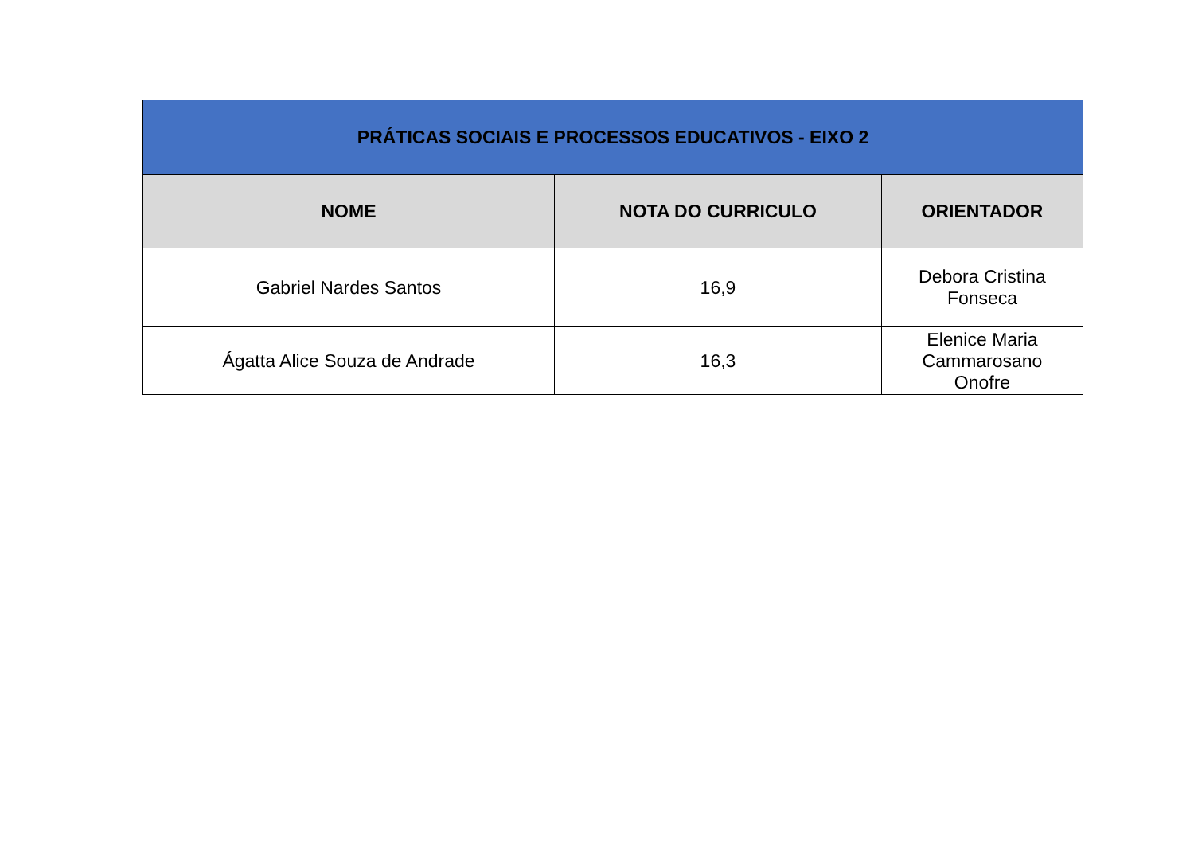| PRÁTICAS SOCIAIS E PROCESSOS EDUCATIVOS - EIXO 2 | | |
| NOME | NOTA DO CURRICULO | ORIENTADOR |
| Gabriel Nardes Santos | 16,9 | Debora Cristina Fonseca |
| Ágatta Alice Souza de Andrade | 16,3 | Elenice Maria Cammarosano Onofre |